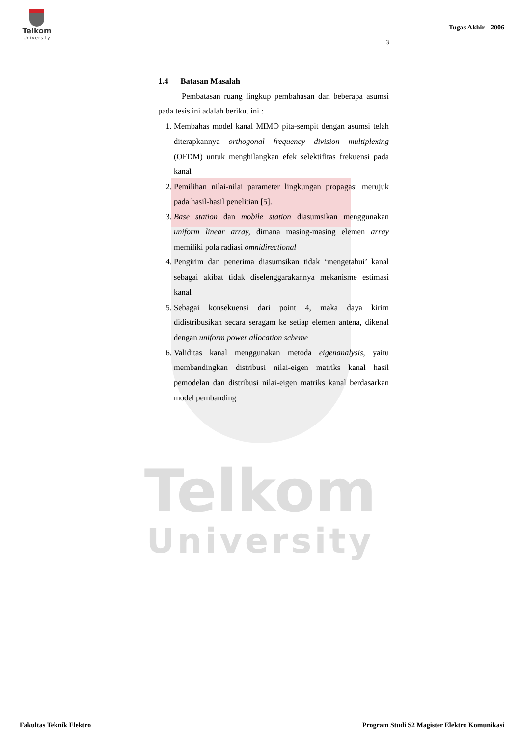Telkom
University
Telkom
University
Tugas Akhir - 2006
3
1.4 Batasan Masalah
Pembatasan ruang lingkup pembahasan dan beberapa asumsi pada tesis ini adalah berikut ini :
1. Membahas model kanal MIMO pita-sempit dengan asumsi telah diterapkannya orthogonal frequency division multiplexing (OFDM) untuk menghilangkan efek selektifitas frekuensi pada kanal
2. Pemilihan nilai-nilai parameter lingkungan propagasi merujuk pada hasil-hasil penelitian [5].
3. Base station dan mobile station diasumsikan menggunakan uniform linear array, dimana masing-masing elemen array memiliki pola radiasi omnidirectional
4. Pengirim dan penerima diasumsikan tidak ‘mengetahui’ kanal sebagai akibat tidak diselenggarakannya mekanisme estimasi kanal
5. Sebagai konsekuensi dari point 4, maka daya kirim didistribusikan secara seragam ke setiap elemen antena, dikenal dengan uniform power allocation scheme
6. Validitas kanal menggunakan metoda eigenanalysis, yaitu membandingkan distribusi nilai-eigen matriks kanal hasil pemodelan dan distribusi nilai-eigen matriks kanal berdasarkan model pembanding
Fakultas Teknik Elektro
Program Studi S2 Magister Elektro Komunikasi